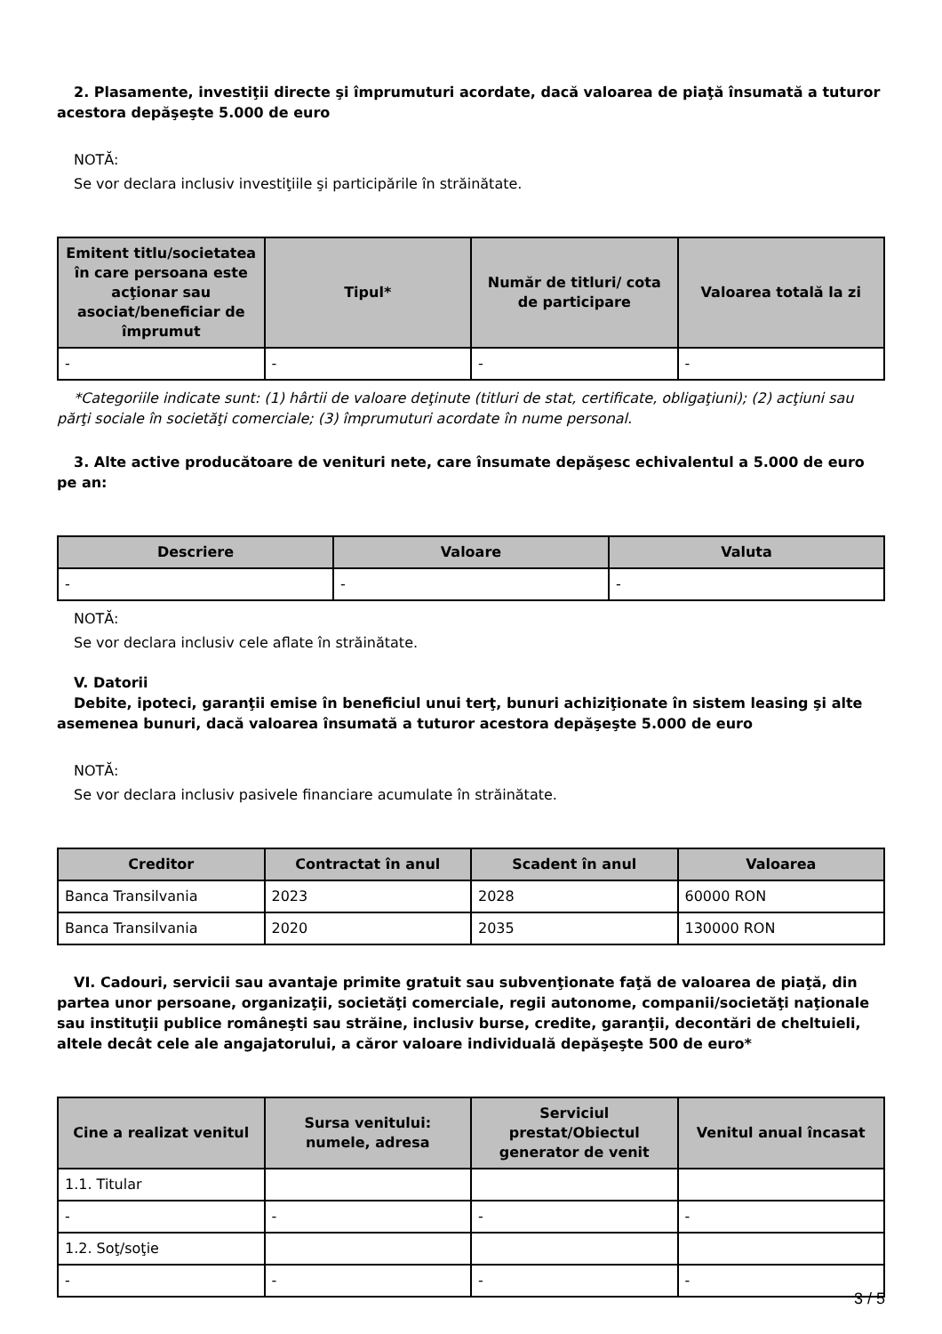2. Plasamente, investiţii directe şi împrumuturi acordate, dacă valoarea de piaţă însumată a tuturor acestora depăşeşte 5.000 de euro
NOTĂ:
Se vor declara inclusiv investiţiile şi participările în străinătate.
| Emitent titlu/societatea în care persoana este acţionar sau asociat/beneficiar de împrumut | Tipul* | Număr de titluri/ cota de participare | Valoarea totală la zi |
| --- | --- | --- | --- |
| - | - | - | - |
*Categoriile indicate sunt: (1) hârtii de valoare deţinute (titluri de stat, certificate, obligaţiuni); (2) acţiuni sau părţi sociale în societăţi comerciale; (3) împrumuturi acordate în nume personal.
3. Alte active producătoare de venituri nete, care însumate depăşesc echivalentul a 5.000 de euro pe an:
| Descriere | Valoare | Valuta |
| --- | --- | --- |
| - | - | - |
NOTĂ:
Se vor declara inclusiv cele aflate în străinătate.
V. Datorii
Debite, ipoteci, garanţii emise în beneficiul unui terţ, bunuri achiziţionate în sistem leasing şi alte asemenea bunuri, dacă valoarea însumată a tuturor acestora depăşeşte 5.000 de euro
NOTĂ:
Se vor declara inclusiv pasivele financiare acumulate în străinătate.
| Creditor | Contractat în anul | Scadent în anul | Valoarea |
| --- | --- | --- | --- |
| Banca Transilvania | 2023 | 2028 | 60000 RON |
| Banca Transilvania | 2020 | 2035 | 130000 RON |
VI. Cadouri, servicii sau avantaje primite gratuit sau subvenţionate faţă de valoarea de piaţă, din partea unor persoane, organizaţii, societăţi comerciale, regii autonome, companii/societăţi naţionale sau instituţii publice româneşti sau străine, inclusiv burse, credite, garanţii, decontări de cheltuieli, altele decât cele ale angajatorului, a căror valoare individuală depăşeşte 500 de euro*
| Cine a realizat venitul | Sursa venitului: numele, adresa | Serviciul prestat/Obiectul generator de venit | Venitul anual încasat |
| --- | --- | --- | --- |
| 1.1. Titular | | | |
| - | - | - | - |
| 1.2. Soţ/soţie | | | |
| - | - | - | - |
3 / 5